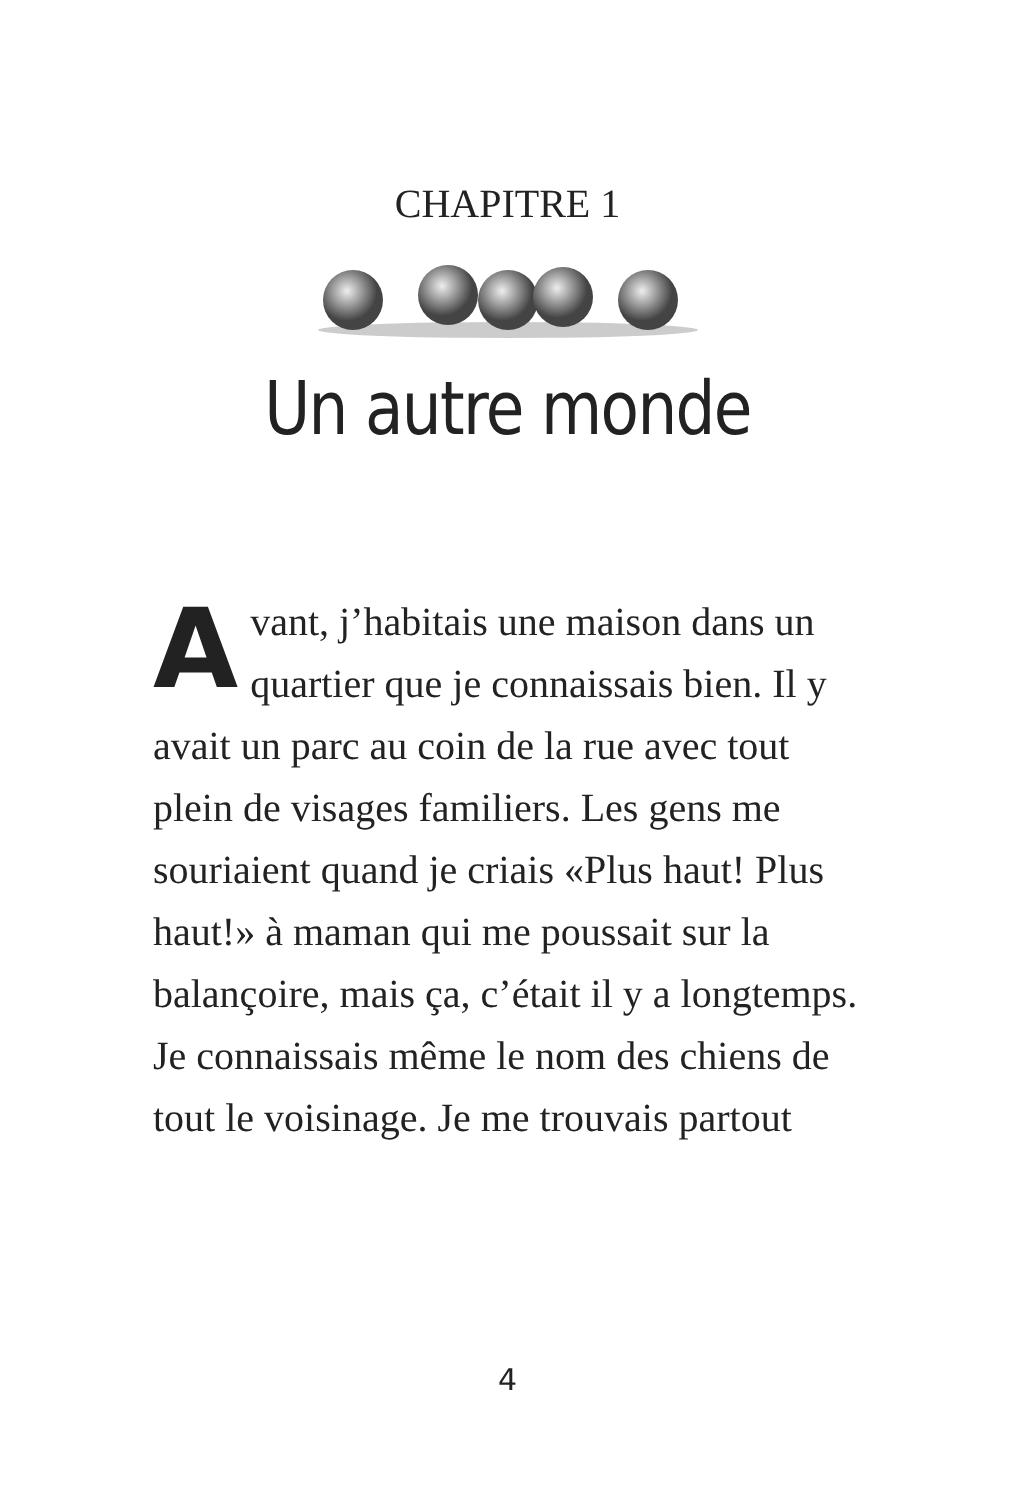CHAPITRE 1
Un autre monde
Avant, j’habitais une maison dans un quartier que je connaissais bien. Il y avait un parc au coin de la rue avec tout plein de visages familiers. Les gens me souriaient quand je criais «Plus haut! Plus haut!» à maman qui me poussait sur la balançoire, mais ça, c’était il y a longtemps. Je connaissais même le nom des chiens de tout le voisinage. Je me trouvais partout
4